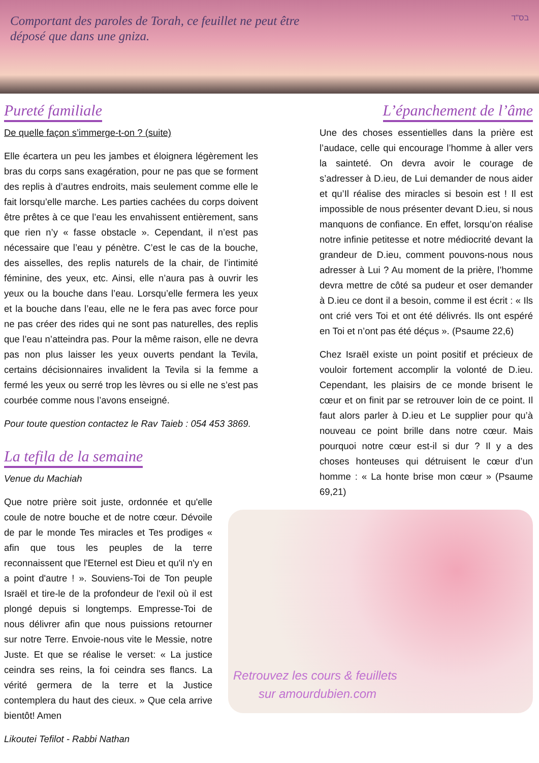Comportant des paroles de Torah, ce feuillet ne peut être
déposé que dans une gniza.
בס"ד
Pureté familiale
De quelle façon s’immerge-t-on ? (suite)
Elle écartera un peu les jambes et éloignera légèrement les bras du corps sans exagération, pour ne pas que se forment des replis à d’autres endroits, mais seulement comme elle le fait lorsqu’elle marche. Les parties cachées du corps doivent être prêtes à ce que l’eau les envahissent entièrement, sans que rien n’y « fasse obstacle ». Cependant, il n’est pas nécessaire que l’eau y pénètre. C’est le cas de la bouche, des aisselles, des replis naturels de la chair, de l’intimité féminine, des yeux, etc. Ainsi, elle n’aura pas à ouvrir les yeux ou la bouche dans l’eau. Lorsqu’elle fermera les yeux et la bouche dans l’eau, elle ne le fera pas avec force pour ne pas créer des rides qui ne sont pas naturelles, des replis que l’eau n’atteindra pas. Pour la même raison, elle ne devra pas non plus laisser les yeux ouverts pendant la Tevila, certains décisionnaires invalident la Tevila si la femme a fermé les yeux ou serré trop les lèvres ou si elle ne s’est pas courbée comme nous l’avons enseigné.
Pour toute question contactez le Rav Taieb : 054 453 3869.
La tefila de la semaine
Venue du Machiah
Que notre prière soit juste, ordonnée et qu'elle coule de notre bouche et de notre cœur. Dévoile de par le monde Tes miracles et Tes prodiges « afin que tous les peuples de la terre reconnaissent que l'Eternel est Dieu et qu'il n'y en a point d'autre ! ». Souviens-Toi de Ton peuple Israël et tire-le de la profondeur de l'exil où il est plongé depuis si longtemps. Empresse-Toi de nous délivrer afin que nous puissions retourner sur notre Terre. Envoie-nous vite le Messie, notre Juste. Et que se réalise le verset: « La justice ceindra ses reins, la foi ceindra ses flancs. La vérité germera de la terre et la Justice contemplera du haut des cieux. » Que cela arrive bientôt! Amen
Likoutei Tefilot - Rabbi Nathan
L’épanchement de l’âme
Une des choses essentielles dans la prière est l’audace, celle qui encourage l’homme à aller vers la sainteté. On devra avoir le courage de s’adresser à D.ieu, de Lui demander de nous aider et qu’Il réalise des miracles si besoin est ! Il est impossible de nous présenter devant D.ieu, si nous manquons de confiance. En effet, lorsqu’on réalise notre infinie petitesse et notre médiocrité devant la grandeur de D.ieu, comment pouvons-nous nous adresser à Lui ? Au moment de la prière, l’homme devra mettre de côté sa pudeur et oser demander à D.ieu ce dont il a besoin, comme il est écrit : « Ils ont crié vers Toi et ont été délivrés. Ils ont espéré en Toi et n’ont pas été déçus ». (Psaume 22,6)
Chez Israël existe un point positif et précieux de vouloir fortement accomplir la volonté de D.ieu. Cependant, les plaisirs de ce monde brisent le cœur et on finit par se retrouver loin de ce point. Il faut alors parler à D.ieu et Le supplier pour qu’à nouveau ce point brille dans notre cœur. Mais pourquoi notre cœur est-il si dur ? Il y a des choses honteuses qui détruisent le cœur d’un homme : « La honte brise mon cœur » (Psaume 69,21)
Retrouvez les cours & feuillets
sur amourdubien.com